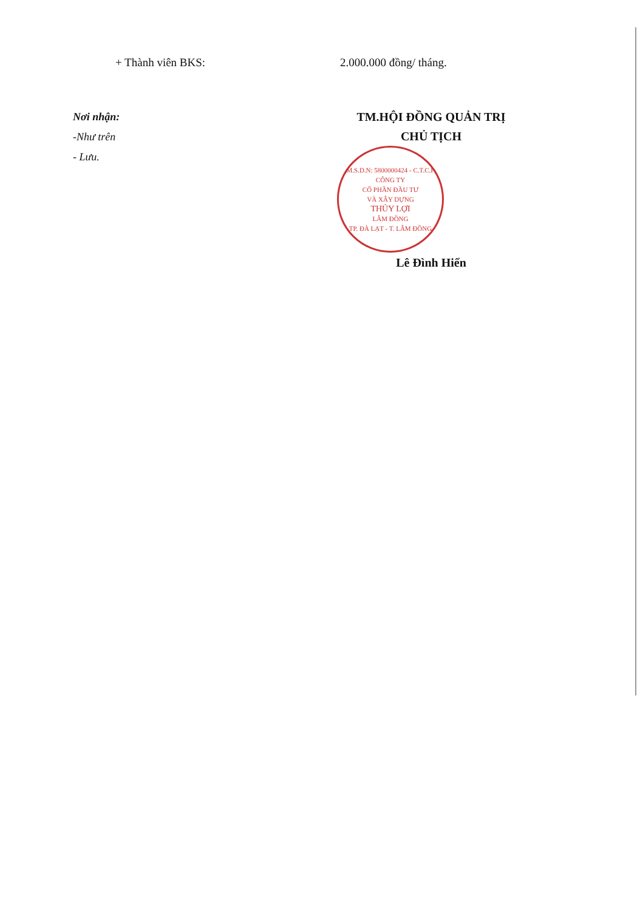+ Thành viên BKS: 2.000.000 đồng/ tháng.
Nơi nhận:
-Như trên
- Lưu.
TM.HỘI ĐỒNG QUẢN TRỊ
CHỦ TỊCH
M.S.D.N: 5800000424 - C.T.C.P
CÔNG TY
CỔ PHẦN ĐẦU TƯ
VÀ XÂY DỰNG
THỦY LỢI
LÂM ĐỒNG
TP. ĐÀ LẠT - T. LÂM ĐỒNG
Lê Đình Hiển